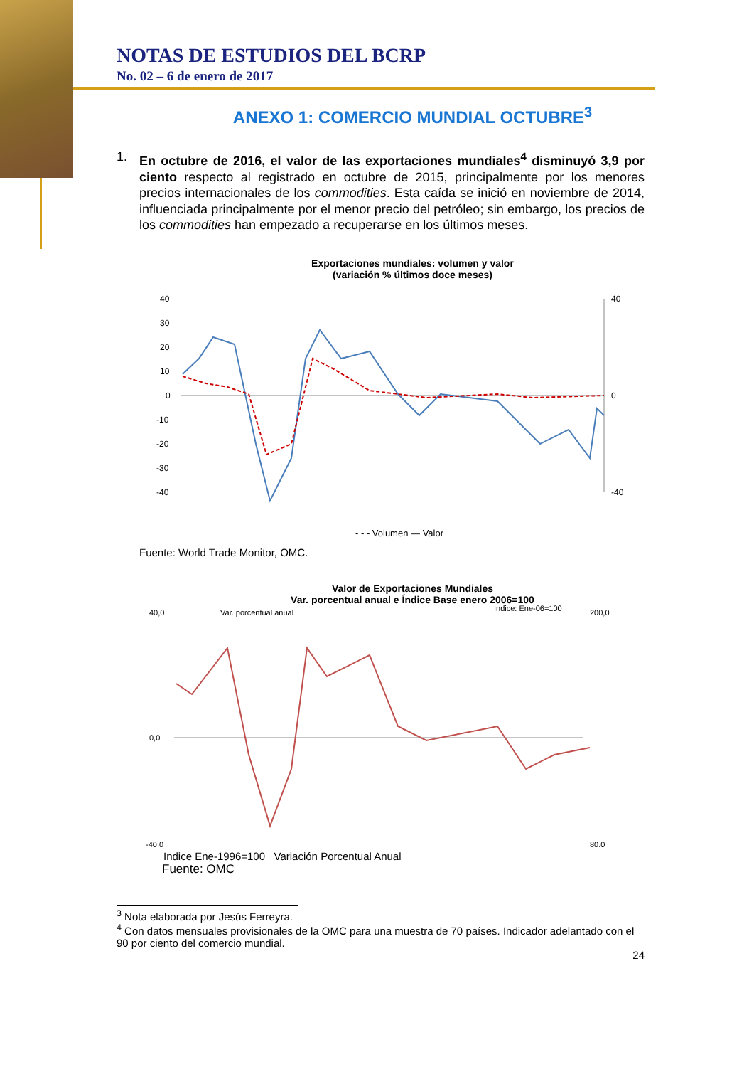NOTAS DE ESTUDIOS DEL BCRP
No. 02 – 6 de enero de 2017
ANEXO 1: COMERCIO MUNDIAL OCTUBRE<sup>3</sup>
1. En octubre de 2016, el valor de las exportaciones mundiales<sup>4</sup> disminuyó 3,9 por ciento respecto al registrado en octubre de 2015, principalmente por los menores precios internacionales de los commodities. Esta caída se inició en noviembre de 2014, influenciada principalmente por el menor precio del petróleo; sin embargo, los precios de los commodities han empezado a recuperarse en los últimos meses.
Exportaciones mundiales: volumen y valor
(variación % últimos doce meses)
40
30
20
10
0
-10
-20
-30
-40
40
0
-40
- - - Volumen — Valor
Fuente: World Trade Monitor, OMC.
Valor de Exportaciones Mundiales
Var. porcentual anual e Índice Base enero 2006=100
40,0
0,0
-40,0
200,0
80,0
Var. porcentual anual
Índice: Ene-06=100
Indice Ene-1996=100 Variación Porcentual Anual
Fuente: OMC
<sup>3</sup> Nota elaborada por Jesús Ferreyra.
<sup>4</sup> Con datos mensuales provisionales de la OMC para una muestra de 70 países. Indicador adelantado con el 90 por ciento del comercio mundial.
24